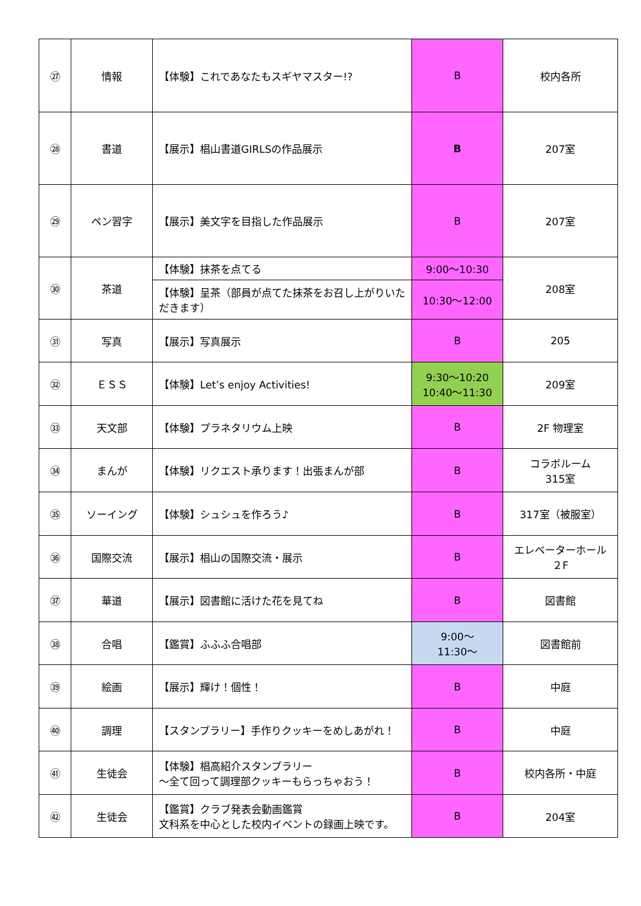| ㉗ | 情報 | 【体験】これであなたもスギヤマスター!? | B | 校内各所 |
| ㉘ | 書道 | 【展示】椙山書道GIRLSの作品展示 | B | 207室 |
| ㉙ | ペン習字 | 【展示】美文字を目指した作品展示 | B | 207室 |
| ㉚ | 茶道 | 【体験】抹茶を点てる | 9:00～10:30 | 208室 |
| | | 【体験】呈茶（部員が点てた抹茶をお召し上がりいただきます） | 10:30～12:00 | |
| ㉛ | 写真 | 【展示】写真展示 | B | 205 |
| ㉜ | ＥＳＳ | 【体験】Let’s enjoy Activities! | 9:30～10:20 10:40～11:30 | 209室 |
| ㉝ | 天文部 | 【体験】プラネタリウム上映 | B | 2F 物理室 |
| ㉞ | まんが | 【体験】リクエスト承ります！出張まんが部 | B | コラボルーム 315室 |
| ㉟ | ソーイング | 【体験】シュシュを作ろう♪ | B | 317室（被服室） |
| ㊱ | 国際交流 | 【展示】椙山の国際交流・展示 | B | エレベーターホール ２F |
| ㊲ | 華道 | 【展示】図書館に活けた花を見てね | B | 図書館 |
| ㊳ | 合唱 | 【鑑賞】ふふふ合唱部 | 9:00～ 11:30～ | 図書館前 |
| ㊴ | 絵画 | 【展示】輝け！個性！ | B | 中庭 |
| ㊵ | 調理 | 【スタンプラリー】手作りクッキーをめしあがれ！ | B | 中庭 |
| ㊶ | 生徒会 | 【体験】椙高紹介スタンプラリー ～全て回って調理部クッキーもらっちゃおう！ | B | 校内各所・中庭 |
| ㊷ | 生徒会 | 【鑑賞】クラブ発表会動画鑑賞 文科系を中心とした校内イベントの録画上映です。 | B | 204室 |